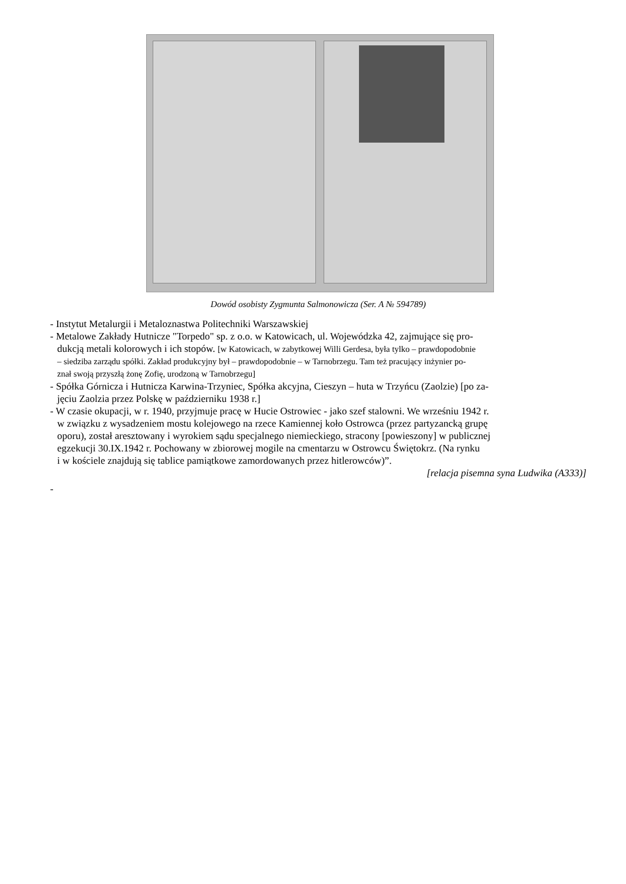Dowód osobisty Zygmunta Salmonowicza (Ser. A № 594789)
- Instytut Metalurgii i Metaloznastwa Politechniki Warszawskiej
- Metalowe Zakłady Hutnicze "Torpedo" sp. z o.o. w Katowicach, ul. Wojewódzka 42, zajmujące się pro-
dukcją metali kolorowych i ich stopów. [w Katowicach, w zabytkowej Willi Gerdesa, była tylko – prawdopodobnie
– siedziba zarządu spółki. Zakład produkcyjny był – prawdopodobnie – w Tarnobrzegu. Tam też pracujący inżynier po-
znał swoją przyszłą żonę Zofię, urodzoną w Tarnobrzegu]
- Spółka Górnicza i Hutnicza Karwina-Trzyniec, Spółka akcyjna, Cieszyn – huta w Trzyńcu (Zaolzie) [po za-
jęciu Zaolzia przez Polskę w październiku 1938 r.]
- W czasie okupacji, w r. 1940, przyjmuje pracę w Hucie Ostrowiec - jako szef stalowni. We wrześniu 1942 r.
w związku z wysadzeniem mostu kolejowego na rzece Kamiennej koło Ostrowca (przez partyzancką grupę
oporu), został aresztowany i wyrokiem sądu specjalnego niemieckiego, stracony [powieszony] w publicznej
egzekucji 30.IX.1942 r. Pochowany w zbiorowej mogile na cmentarzu w Ostrowcu Świętokrz. (Na rynku
i w kościele znajdują się tablice pamiątkowe zamordowanych przez hitlerowców)”.
[relacja pisemna syna Ludwika (A333)]
-